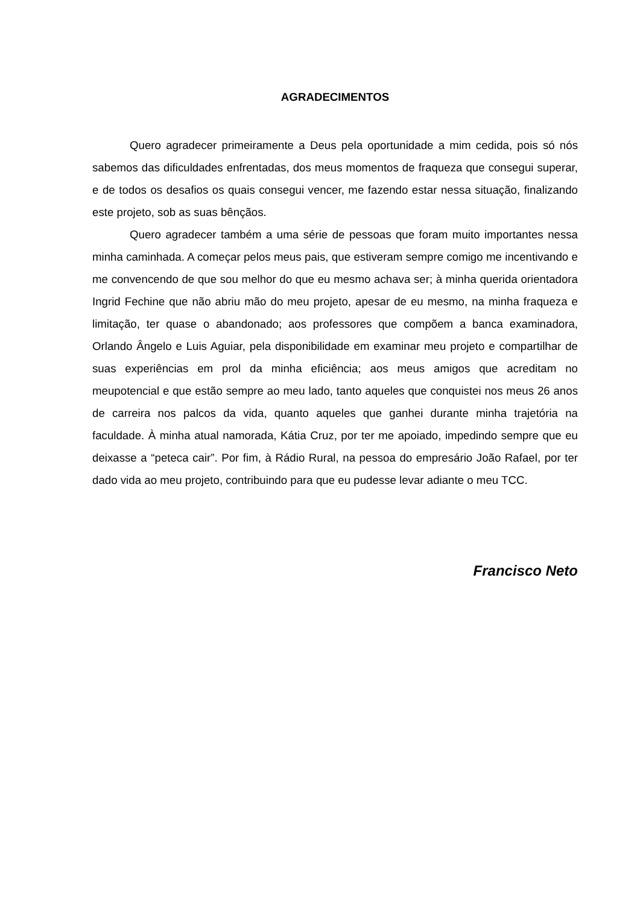AGRADECIMENTOS
Quero agradecer primeiramente a Deus pela oportunidade a mim cedida, pois só nós sabemos das dificuldades enfrentadas, dos meus momentos de fraqueza que consegui superar, e de todos os desafios os quais consegui vencer, me fazendo estar nessa situação, finalizando este projeto, sob as suas bênçãos.
Quero agradecer também a uma série de pessoas que foram muito importantes nessa minha caminhada. A começar pelos meus pais, que estiveram sempre comigo me incentivando e me convencendo de que sou melhor do que eu mesmo achava ser; à minha querida orientadora Ingrid Fechine que não abriu mão do meu projeto, apesar de eu mesmo, na minha fraqueza e limitação, ter quase o abandonado; aos professores que compõem a banca examinadora, Orlando Ângelo e Luis Aguiar, pela disponibilidade em examinar meu projeto e compartilhar de suas experiências em prol da minha eficiência; aos meus amigos que acreditam no meupotencial e que estão sempre ao meu lado, tanto aqueles que conquistei nos meus 26 anos de carreira nos palcos da vida, quanto aqueles que ganhei durante minha trajetória na faculdade. À minha atual namorada, Kátia Cruz, por ter me apoiado, impedindo sempre que eu deixasse a “peteca cair”. Por fim, à Rádio Rural, na pessoa do empresário João Rafael, por ter dado vida ao meu projeto, contribuindo para que eu pudesse levar adiante o meu TCC.
Francisco Neto